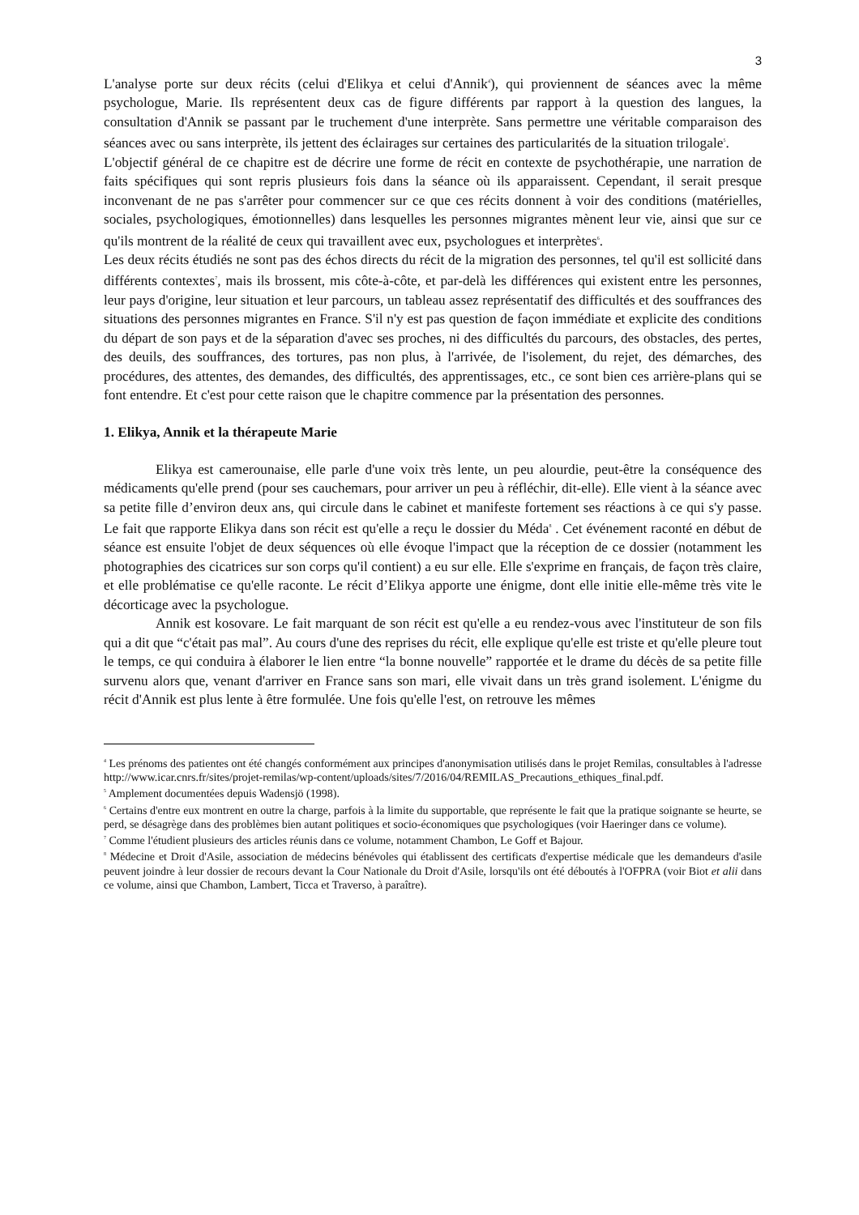3
L'analyse porte sur deux récits (celui d'Elikya et celui d'Annik<sup>4</sup>), qui proviennent de séances avec la même psychologue, Marie. Ils représentent deux cas de figure différents par rapport à la question des langues, la consultation d'Annik se passant par le truchement d'une interprète. Sans permettre une véritable comparaison des séances avec ou sans interprète, ils jettent des éclairages sur certaines des particularités de la situation trilogale<sup>5</sup>.
L'objectif général de ce chapitre est de décrire une forme de récit en contexte de psychothérapie, une narration de faits spécifiques qui sont repris plusieurs fois dans la séance où ils apparaissent. Cependant, il serait presque inconvenant de ne pas s'arrêter pour commencer sur ce que ces récits donnent à voir des conditions (matérielles, sociales, psychologiques, émotionnelles) dans lesquelles les personnes migrantes mènent leur vie, ainsi que sur ce qu'ils montrent de la réalité de ceux qui travaillent avec eux, psychologues et interprètes<sup>6</sup>.
Les deux récits étudiés ne sont pas des échos directs du récit de la migration des personnes, tel qu'il est sollicité dans différents contextes<sup>7</sup>, mais ils brossent, mis côte-à-côte, et par-delà les différences qui existent entre les personnes, leur pays d'origine, leur situation et leur parcours, un tableau assez représentatif des difficultés et des souffrances des situations des personnes migrantes en France. S'il n'y est pas question de façon immédiate et explicite des conditions du départ de son pays et de la séparation d'avec ses proches, ni des difficultés du parcours, des obstacles, des pertes, des deuils, des souffrances, des tortures, pas non plus, à l'arrivée, de l'isolement, du rejet, des démarches, des procédures, des attentes, des demandes, des difficultés, des apprentissages, etc., ce sont bien ces arrière-plans qui se font entendre. Et c'est pour cette raison que le chapitre commence par la présentation des personnes.
1. Elikya, Annik et la thérapeute Marie
Elikya est camerounaise, elle parle d'une voix très lente, un peu alourdie, peut-être la conséquence des médicaments qu'elle prend (pour ses cauchemars, pour arriver un peu à réfléchir, dit-elle). Elle vient à la séance avec sa petite fille d’environ deux ans, qui circule dans le cabinet et manifeste fortement ses réactions à ce qui s'y passe. Le fait que rapporte Elikya dans son récit est qu'elle a reçu le dossier du Méda<sup>8</sup> . Cet événement raconté en début de séance est ensuite l'objet de deux séquences où elle évoque l'impact que la réception de ce dossier (notamment les photographies des cicatrices sur son corps qu'il contient) a eu sur elle. Elle s'exprime en français, de façon très claire, et elle problématise ce qu'elle raconte. Le récit d’Elikya apporte une énigme, dont elle initie elle-même très vite le décorticage avec la psychologue.
Annik est kosovare. Le fait marquant de son récit est qu'elle a eu rendez-vous avec l'instituteur de son fils qui a dit que “c'était pas mal”. Au cours d'une des reprises du récit, elle explique qu'elle est triste et qu'elle pleure tout le temps, ce qui conduira à élaborer le lien entre “la bonne nouvelle” rapportée et le drame du décès de sa petite fille survenu alors que, venant d'arriver en France sans son mari, elle vivait dans un très grand isolement. L'énigme du récit d'Annik est plus lente à être formulée. Une fois qu'elle l'est, on retrouve les mêmes
<sup>4</sup> Les prénoms des patientes ont été changés conformément aux principes d'anonymisation utilisés dans le projet Remilas, consultables à l'adresse http://www.icar.cnrs.fr/sites/projet-remilas/wp-content/uploads/sites/7/2016/04/REMILAS_Precautions_ethiques_final.pdf.
<sup>5</sup> Amplement documentées depuis Wadensjö (1998).
<sup>6</sup> Certains d'entre eux montrent en outre la charge, parfois à la limite du supportable, que représente le fait que la pratique soignante se heurte, se perd, se désagrège dans des problèmes bien autant politiques et socio-économiques que psychologiques (voir Haeringer dans ce volume).
<sup>7</sup> Comme l'étudient plusieurs des articles réunis dans ce volume, notamment Chambon, Le Goff et Bajour.
<sup>8</sup> Médecine et Droit d'Asile, association de médecins bénévoles qui établissent des certificats d'expertise médicale que les demandeurs d'asile peuvent joindre à leur dossier de recours devant la Cour Nationale du Droit d'Asile, lorsqu'ils ont été déboutés à l'OFPRA (voir Biot et alii dans ce volume, ainsi que Chambon, Lambert, Ticca et Traverso, à paraître).